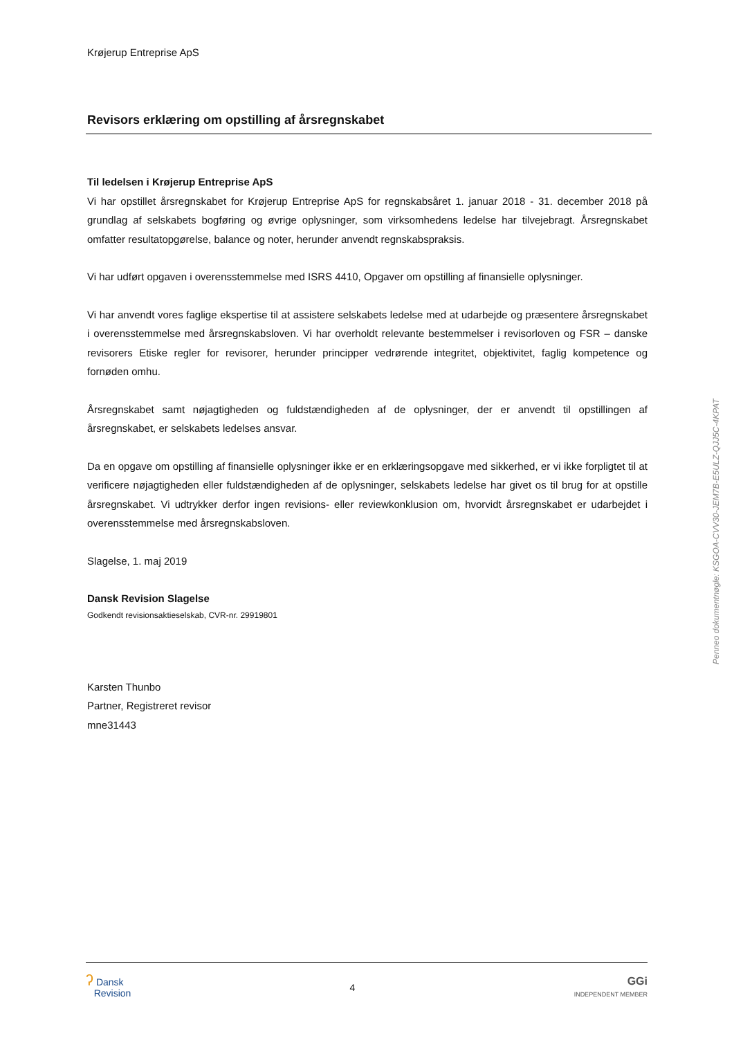Krøjerup Entreprise ApS
Revisors erklæring om opstilling af årsregnskabet
Til ledelsen i Krøjerup Entreprise ApS
Vi har opstillet årsregnskabet for Krøjerup Entreprise ApS for regnskabsåret 1. januar 2018 - 31. december 2018 på grundlag af selskabets bogføring og øvrige oplysninger, som virksomhedens ledelse har tilvejebragt. Årsregnskabet omfatter resultatopgørelse, balance og noter, herunder anvendt regnskabspraksis.
Vi har udført opgaven i overensstemmelse med ISRS 4410, Opgaver om opstilling af finansielle oplysninger.
Vi har anvendt vores faglige ekspertise til at assistere selskabets ledelse med at udarbejde og præsentere årsregnskabet i overensstemmelse med årsregnskabsloven. Vi har overholdt relevante bestemmelser i revisorloven og FSR – danske revisorers Etiske regler for revisorer, herunder principper vedrørende integritet, objektivitet, faglig kompetence og fornøden omhu.
Årsregnskabet samt nøjagtigheden og fuldstændigheden af de oplysninger, der er anvendt til opstillingen af årsregnskabet, er selskabets ledelses ansvar.
Da en opgave om opstilling af finansielle oplysninger ikke er en erklæringsopgave med sikkerhed, er vi ikke forpligtet til at verificere nøjagtigheden eller fuldstændigheden af de oplysninger, selskabets ledelse har givet os til brug for at opstille årsregnskabet. Vi udtrykker derfor ingen revisions- eller reviewkonklusion om, hvorvidt årsregnskabet er udarbejdet i overensstemmelse med årsregnskabsloven.
Slagelse, 1. maj 2019
Dansk Revision Slagelse
Godkendt revisionsaktieselskab, CVR-nr. 29919801
Karsten Thunbo
Partner, Registreret revisor
mne31443
Penneo dokumentnøgle: KSGOA-CVV30-JEM7B-E5ULZ-QJJ5C-4KPAT
ʔ Dansk
Revision
4
GGi
INDEPENDENT MEMBER